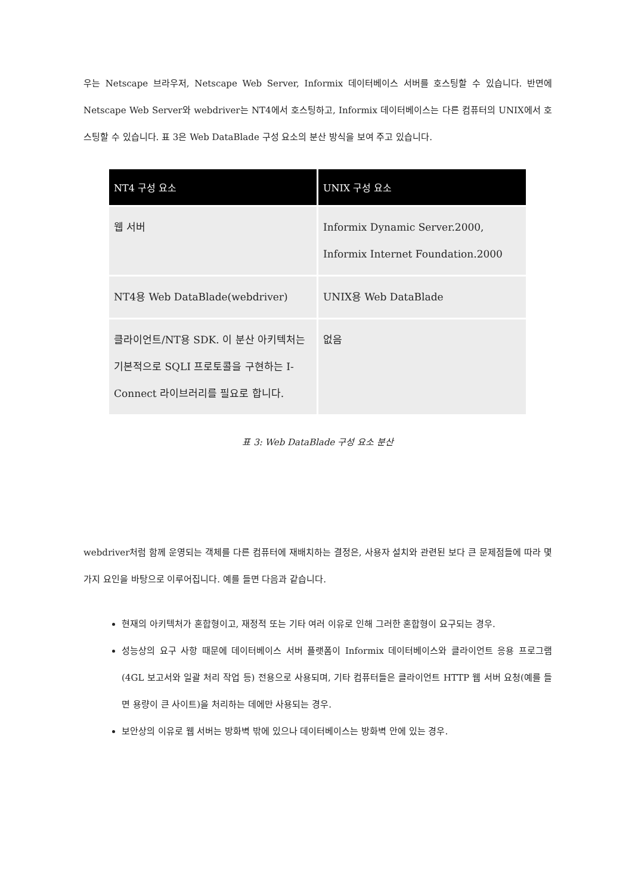우는 Netscape 브라우저, Netscape Web Server, Informix 데이터베이스 서버를 호스팅할 수 있습니다. 반면에 Netscape Web Server와 webdriver는 NT4에서 호스팅하고, Informix 데이터베이스는 다른 컴퓨터의 UNIX에서 호스팅할 수 있습니다. 표 3은 Web DataBlade 구성 요소의 분산 방식을 보여 주고 있습니다.
| NT4 구성 요소 | UNIX 구성 요소 |
| --- | --- |
| 웹 서버 | Informix Dynamic Server.2000, Informix Internet Foundation.2000 |
| NT4용 Web DataBlade(webdriver) | UNIX용 Web DataBlade |
| 클라이언트/NT용 SDK. 이 분산 아키텍처는 기본적으로 SQLI 프로토콜을 구현하는 I-Connect 라이브러리를 필요로 합니다. | 없음 |
표 3: Web DataBlade 구성 요소 분산
webdriver처럼 함께 운영되는 객체를 다른 컴퓨터에 재배치하는 결정은, 사용자 설치와 관련된 보다 큰 문제점들에 따라 몇 가지 요인을 바탕으로 이루어집니다. 예를 들면 다음과 같습니다.
현재의 아키텍처가 혼합형이고, 재정적 또는 기타 여러 이유로 인해 그러한 혼합형이 요구되는 경우.
성능상의 요구 사항 때문에 데이터베이스 서버 플랫폼이 Informix 데이터베이스와 클라이언트 응용 프로그램(4GL 보고서와 일괄 처리 작업 등) 전용으로 사용되며, 기타 컴퓨터들은 클라이언트 HTTP 웹 서버 요청(예를 들면 용량이 큰 사이트)을 처리하는 데에만 사용되는 경우.
보안상의 이유로 웹 서버는 방화벽 밖에 있으나 데이터베이스는 방화벽 안에 있는 경우.